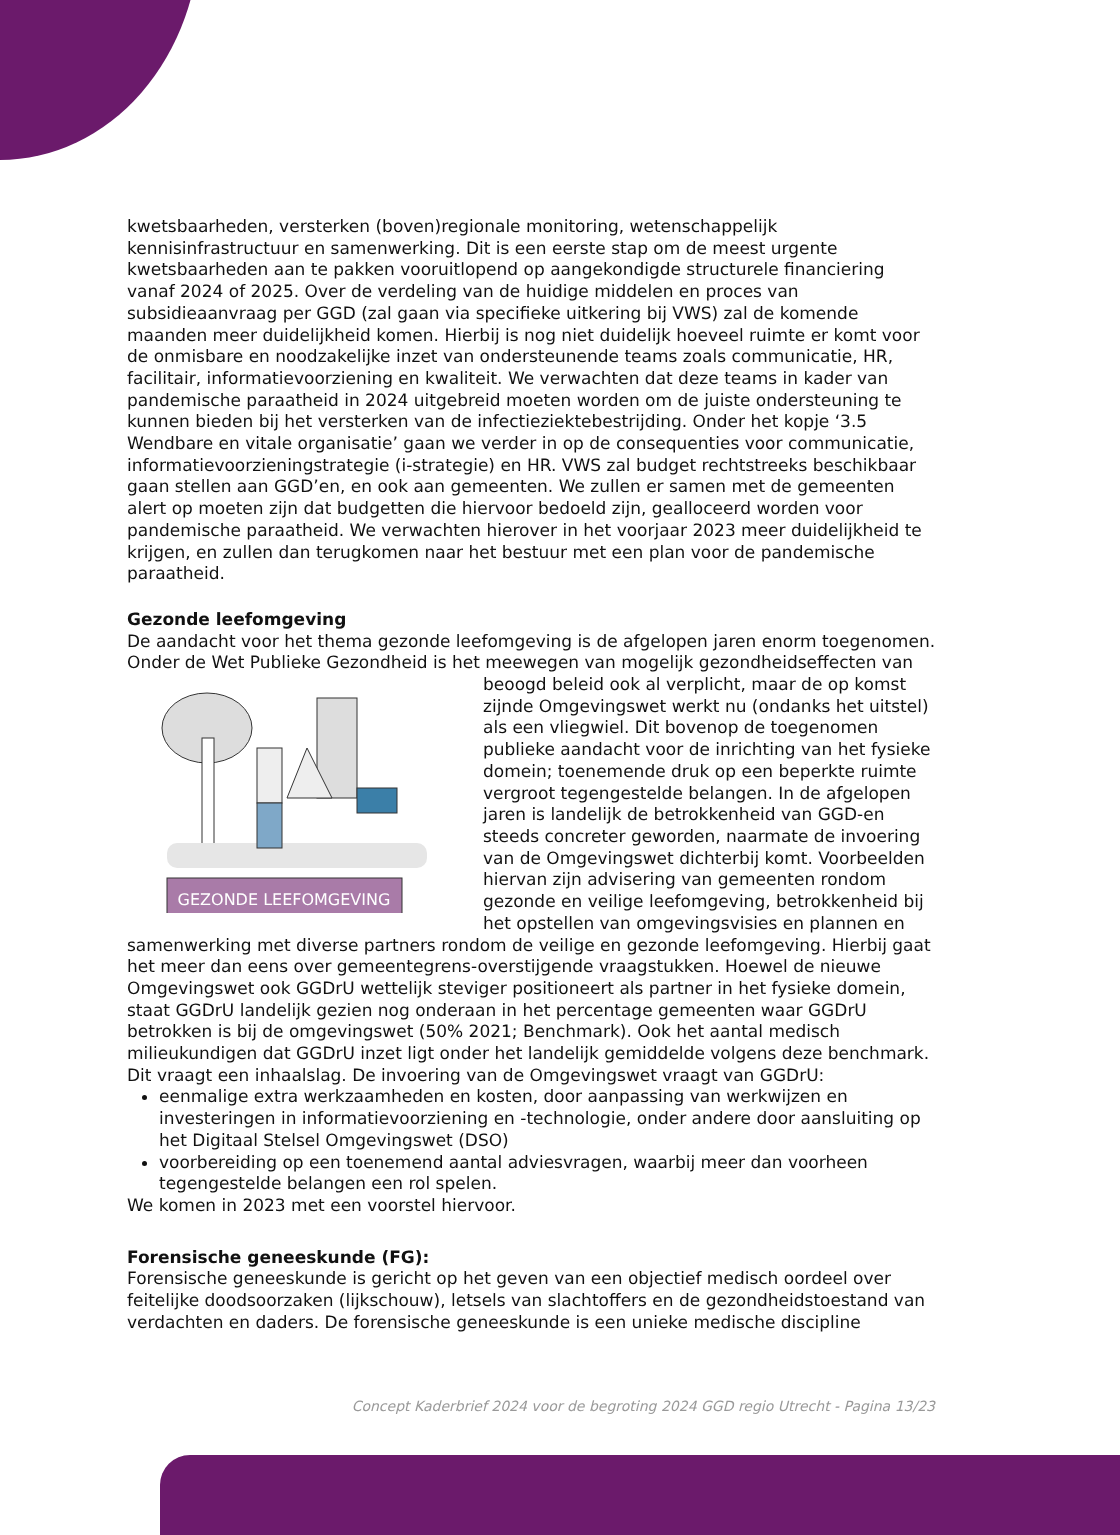kwetsbaarheden, versterken (boven)regionale monitoring, wetenschappelijk kennisinfrastructuur en samenwerking. Dit is een eerste stap om de meest urgente kwetsbaarheden aan te pakken vooruitlopend op aangekondigde structurele financiering vanaf 2024 of 2025. Over de verdeling van de huidige middelen en proces van subsidieaanvraag per GGD (zal gaan via specifieke uitkering bij VWS) zal de komende maanden meer duidelijkheid komen. Hierbij is nog niet duidelijk hoeveel ruimte er komt voor de onmisbare en noodzakelijke inzet van ondersteunende teams zoals communicatie, HR, facilitair, informatievoorziening en kwaliteit. We verwachten dat deze teams in kader van pandemische paraatheid in 2024 uitgebreid moeten worden om de juiste ondersteuning te kunnen bieden bij het versterken van de infectieziektebestrijding. Onder het kopje ‘3.5 Wendbare en vitale organisatie’ gaan we verder in op de consequenties voor communicatie, informatievoorzieningstrategie (i-strategie) en HR. VWS zal budget rechtstreeks beschikbaar gaan stellen aan GGD’en, en ook aan gemeenten. We zullen er samen met de gemeenten alert op moeten zijn dat budgetten die hiervoor bedoeld zijn, gealloceerd worden voor pandemische paraatheid. We verwachten hierover in het voorjaar 2023 meer duidelijkheid te krijgen, en zullen dan terugkomen naar het bestuur met een plan voor de pandemische paraatheid.
Gezonde leefomgeving
De aandacht voor het thema gezonde leefomgeving is de afgelopen jaren enorm toegenomen. Onder de Wet Publieke Gezondheid is het meewegen van mogelijk
GEZONDE LEEFOMGEVING
gezondheidseffecten van beoogd beleid ook al verplicht, maar de op komst zijnde Omgevingswet werkt nu (ondanks het uitstel) als een vliegwiel. Dit bovenop de toegenomen publieke aandacht voor de inrichting van het fysieke domein; toenemende druk op een beperkte ruimte vergroot tegengestelde belangen. In de afgelopen jaren is landelijk de betrokkenheid van GGD-en steeds concreter geworden, naarmate de invoering van de Omgevingswet dichterbij komt. Voorbeelden hiervan zijn advisering van gemeenten rondom gezonde en veilige leefomgeving, betrokkenheid bij het opstellen van omgevingsvisies en plannen en samenwerking met diverse partners rondom de veilige en gezonde leefomgeving. Hierbij gaat het meer dan eens over gemeentegrens-overstijgende vraagstukken. Hoewel de nieuwe Omgevingswet ook GGDrU wettelijk steviger positioneert als partner in het fysieke domein, staat GGDrU landelijk gezien nog onderaan in het percentage gemeenten waar GGDrU betrokken is bij de omgevingswet (50% 2021; Benchmark). Ook het aantal medisch milieukundigen dat GGDrU inzet ligt onder het landelijk gemiddelde volgens deze benchmark. Dit vraagt een inhaalslag. De invoering van de Omgevingswet vraagt van GGDrU:
eenmalige extra werkzaamheden en kosten, door aanpassing van werkwijzen en investeringen in informatievoorziening en -technologie, onder andere door aansluiting op het Digitaal Stelsel Omgevingswet (DSO)
voorbereiding op een toenemend aantal adviesvragen, waarbij meer dan voorheen tegengestelde belangen een rol spelen.
We komen in 2023 met een voorstel hiervoor.
Forensische geneeskunde (FG):
Forensische geneeskunde is gericht op het geven van een objectief medisch oordeel over feitelijke doodsoorzaken (lijkschouw), letsels van slachtoffers en de gezondheidstoestand van verdachten en daders. De forensische geneeskunde is een unieke medische discipline
Concept Kaderbrief 2024 voor de begroting 2024 GGD regio Utrecht - Pagina 13/23